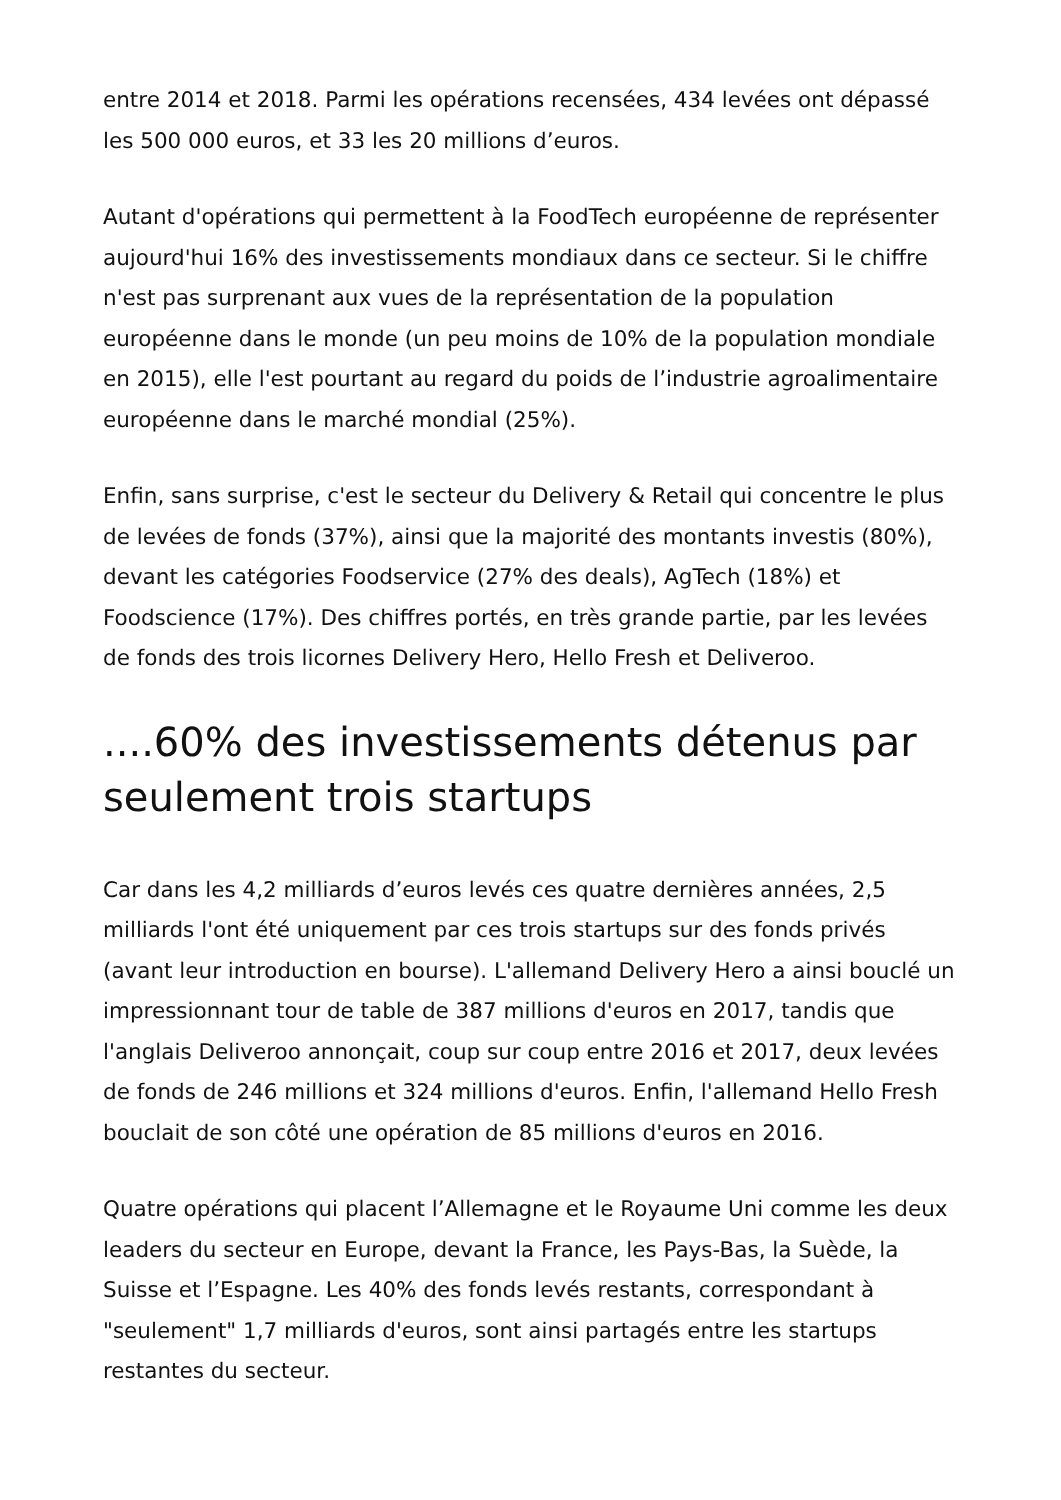entre 2014 et 2018. Parmi les opérations recensées, 434 levées ont dépassé les 500 000 euros, et 33 les 20 millions d’euros.
Autant d'opérations qui permettent à la FoodTech européenne de représenter aujourd'hui 16% des investissements mondiaux dans ce secteur. Si le chiffre n'est pas surprenant aux vues de la représentation de la population européenne dans le monde (un peu moins de 10% de la population mondiale en 2015), elle l'est pourtant au regard du poids de l’industrie agroalimentaire européenne dans le marché mondial (25%).
Enfin, sans surprise, c'est le secteur du Delivery & Retail qui concentre le plus de levées de fonds (37%), ainsi que la majorité des montants investis (80%), devant les catégories Foodservice (27% des deals), AgTech (18%) et Foodscience (17%). Des chiffres portés, en très grande partie, par les levées de fonds des trois licornes Delivery Hero, Hello Fresh et Deliveroo.
....60% des investissements détenus par seulement trois startups
Car dans les 4,2 milliards d’euros levés ces quatre dernières années, 2,5 milliards l'ont été uniquement par ces trois startups sur des fonds privés (avant leur introduction en bourse). L'allemand Delivery Hero a ainsi bouclé un impressionnant tour de table de 387 millions d'euros en 2017, tandis que l'anglais Deliveroo annonçait, coup sur coup entre 2016 et 2017, deux levées de fonds de 246 millions et 324 millions d'euros. Enfin, l'allemand Hello Fresh bouclait de son côté une opération de 85 millions d'euros en 2016.
Quatre opérations qui placent l’Allemagne et le Royaume Uni comme les deux leaders du secteur en Europe, devant la France, les Pays-Bas, la Suède, la Suisse et l’Espagne. Les 40% des fonds levés restants, correspondant à "seulement" 1,7 milliards d'euros, sont ainsi partagés entre les startups restantes du secteur.